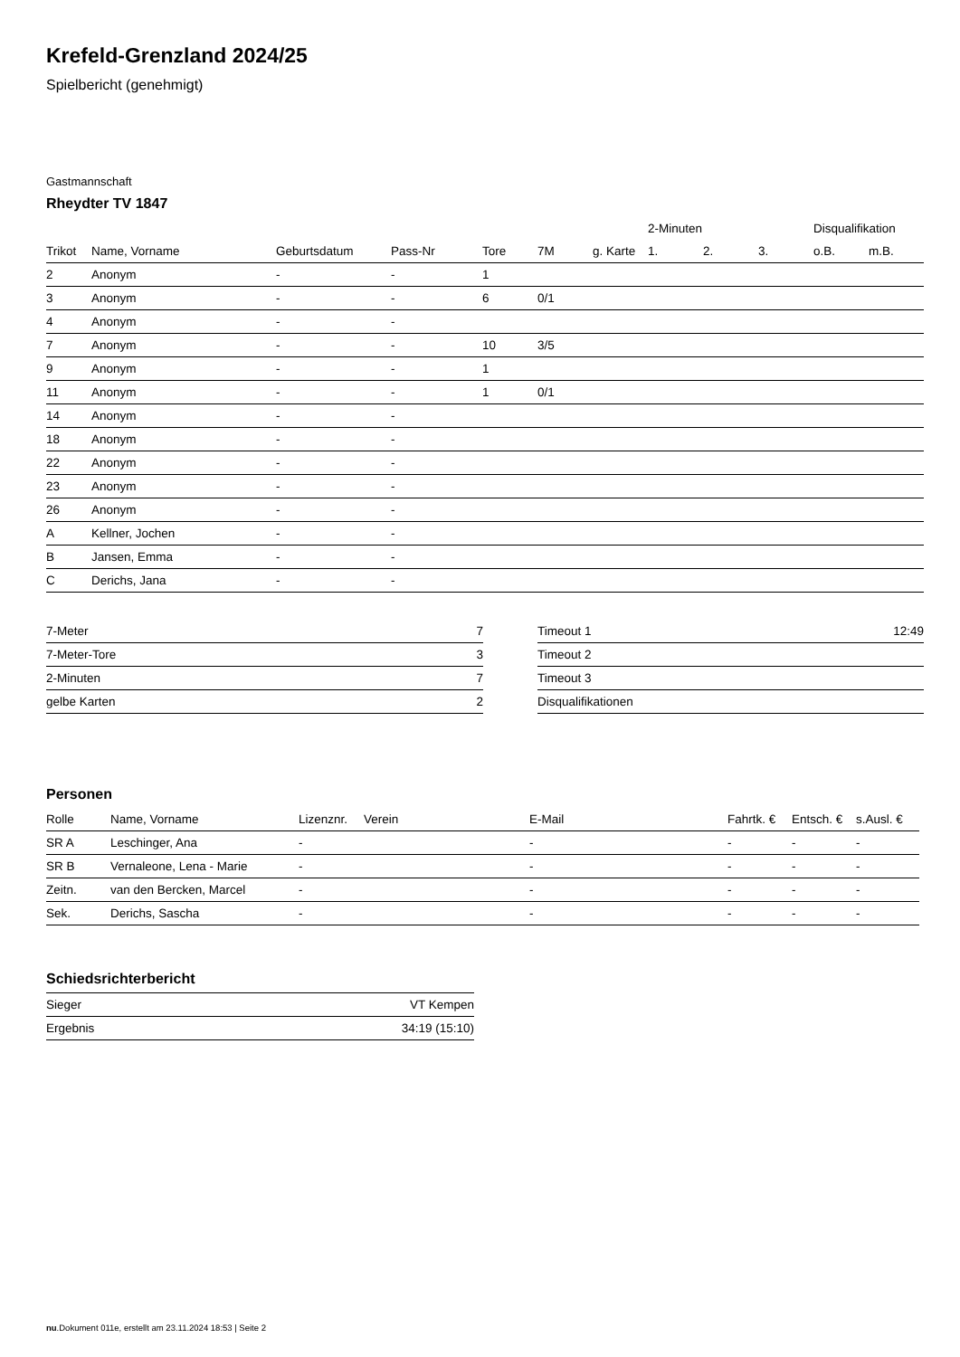Krefeld-Grenzland 2024/25
Spielbericht (genehmigt)
Gastmannschaft
Rheydter TV 1847
| | | | | | | | 2-Minuten | | | Disqualifikation | |
| --- | --- | --- | --- | --- | --- | --- | --- | --- | --- | --- | --- |
| Trikot | Name, Vorname | Geburtsdatum | Pass-Nr | Tore | 7M | g. Karte | 1. | 2. | 3. | o.B. | m.B. |
| 2 | Anonym | - | - | 1 | | | | | | | |
| 3 | Anonym | - | - | 6 | 0/1 | | | | | | |
| 4 | Anonym | - | - | | | | | | | | |
| 7 | Anonym | - | - | 10 | 3/5 | | | | | | |
| 9 | Anonym | - | - | 1 | | | | | | | |
| 11 | Anonym | - | - | 1 | 0/1 | | | | | | |
| 14 | Anonym | - | - | | | | | | | | |
| 18 | Anonym | - | - | | | | | | | | |
| 22 | Anonym | - | - | | | | | | | | |
| 23 | Anonym | - | - | | | | | | | | |
| 26 | Anonym | - | - | | | | | | | | |
| A | Kellner, Jochen | - | - | | | | | | | | |
| B | Jansen, Emma | - | - | | | | | | | | |
| C | Derichs, Jana | - | - | | | | | | | | |
| 7-Meter | 7 |
| 7-Meter-Tore | 3 |
| 2-Minuten | 7 |
| gelbe Karten | 2 |
| Timeout 1 | 12:49 |
| Timeout 2 | |
| Timeout 3 | |
| Disqualifikationen | |
Personen
| Rolle | Name, Vorname | Lizenznr. | Verein | E-Mail | Fahrtk. € | Entsch. € | s.Ausl. € |
| --- | --- | --- | --- | --- | --- | --- | --- |
| SR A | Leschinger, Ana | - | | - | - | - | - |
| SR B | Vernaleone, Lena - Marie | - | | - | - | - | - |
| Zeitn. | van den Bercken, Marcel | - | | - | - | - | - |
| Sek. | Derichs, Sascha | - | | - | - | - | - |
Schiedsrichterbericht
| Sieger | VT Kempen |
| Ergebnis | 34:19 (15:10) |
nu.Dokument 011e, erstellt am 23.11.2024 18:53 | Seite 2